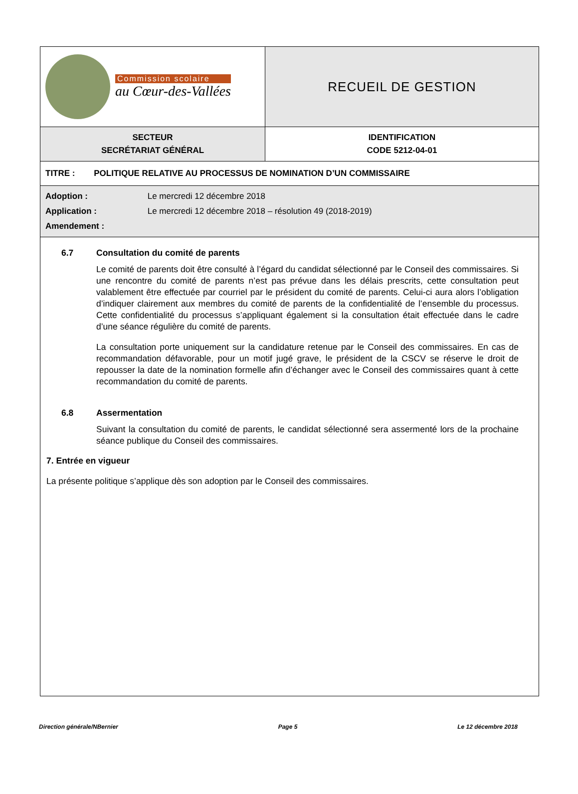| Commission scolaire au Cœur-des-Vallées | RECUEIL DE GESTION |
| SECTEUR SECRÉTARIAT GÉNÉRAL | IDENTIFICATION CODE 5212-04-01 |
| TITRE : POLITIQUE RELATIVE AU PROCESSUS DE NOMINATION D’UN COMMISSAIRE | |
| Adoption : Le mercredi 12 décembre 2018 Application : Le mercredi 12 décembre 2018 – résolution 49 (2018-2019) Amendement : | |
| 6.7 Consultation du comité de parents Le comité de parents doit être consulté à l’égard du candidat sélectionné par le Conseil des commissaires. Si une rencontre du comité de parents n’est pas prévue dans les délais prescrits, cette consultation peut valablement être effectuée par courriel par le président du comité de parents. Celui-ci aura alors l’obligation d’indiquer clairement aux membres du comité de parents de la confidentialité de l’ensemble du processus. Cette confidentialité du processus s’appliquant également si la consultation était effectuée dans le cadre d’une séance régulière du comité de parents. La consultation porte uniquement sur la candidature retenue par le Conseil des commissaires. En cas de recommandation défavorable, pour un motif jugé grave, le président de la CSCV se réserve le droit de repousser la date de la nomination formelle afin d’échanger avec le Conseil des commissaires quant à cette recommandation du comité de parents. 6.8 Assermentation Suivant la consultation du comité de parents, le candidat sélectionné sera assermenté lors de la prochaine séance publique du Conseil des commissaires. 7. Entrée en vigueur La présente politique s’applique dès son adoption par le Conseil des commissaires. | |
Direction générale/NBernier Page 5 Le 12 décembre 2018